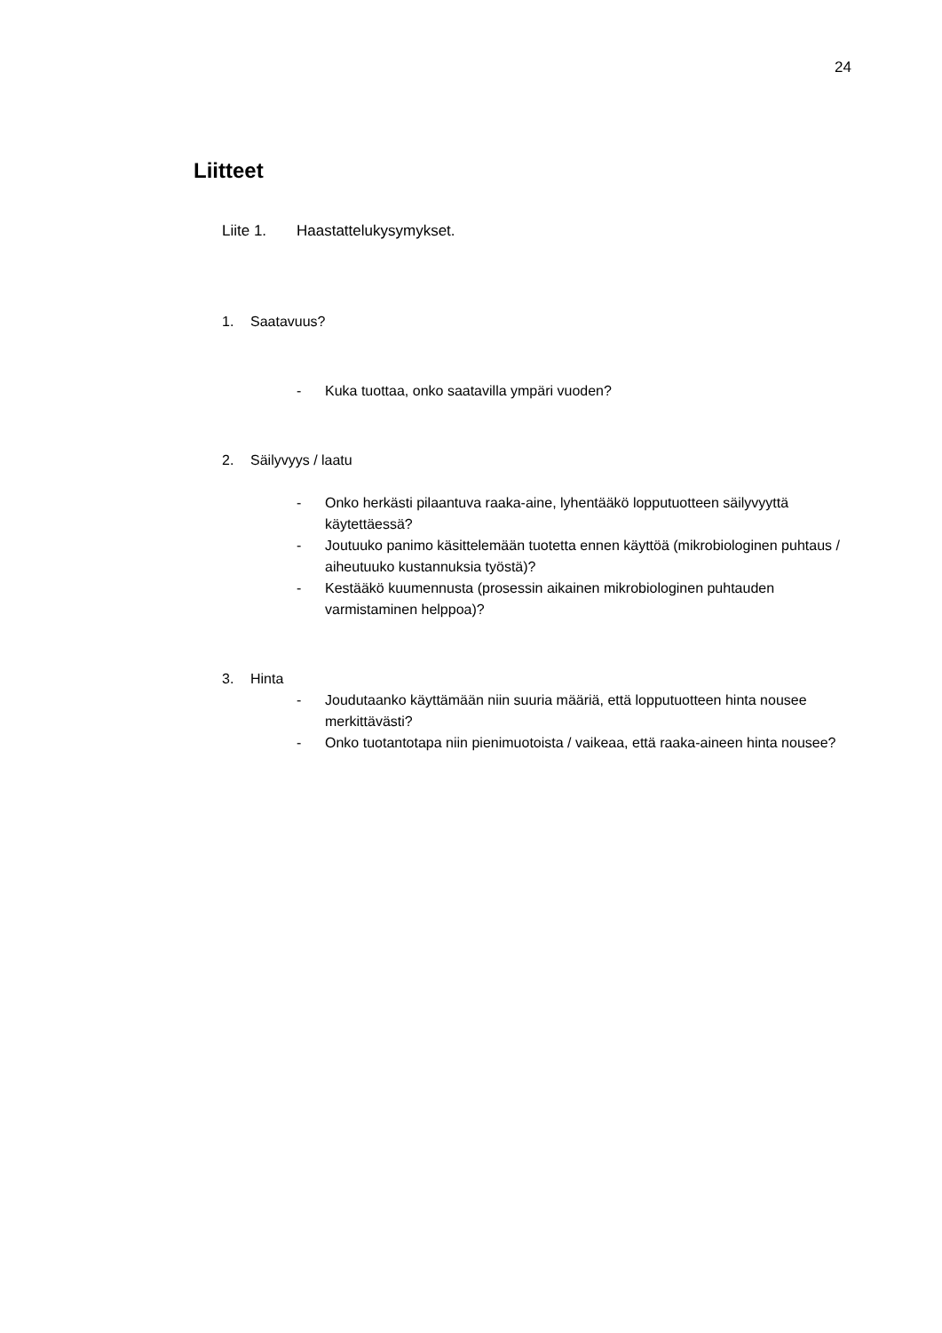24
Liitteet
Liite 1. Haastattelukysymykset.
1. Saatavuus?
- Kuka tuottaa, onko saatavilla ympäri vuoden?
2. Säilyvyys / laatu
- Onko herkästi pilaantuva raaka-aine, lyhentääkö lopputuotteen säilyvyyttä käytettäessä?
- Joutuuko panimo käsittelemään tuotetta ennen käyttöä (mikrobiologinen puhtaus / aiheutuuko kustannuksia työstä)?
- Kestääkö kuumennusta (prosessin aikainen mikrobiologinen puhtauden varmistaminen helppoa)?
3. Hinta
- Joudutaanko käyttämään niin suuria määriä, että lopputuotteen hinta nousee merkittävästi?
- Onko tuotantotapa niin pienimuotoista / vaikeaa, että raaka-aineen hinta nousee?